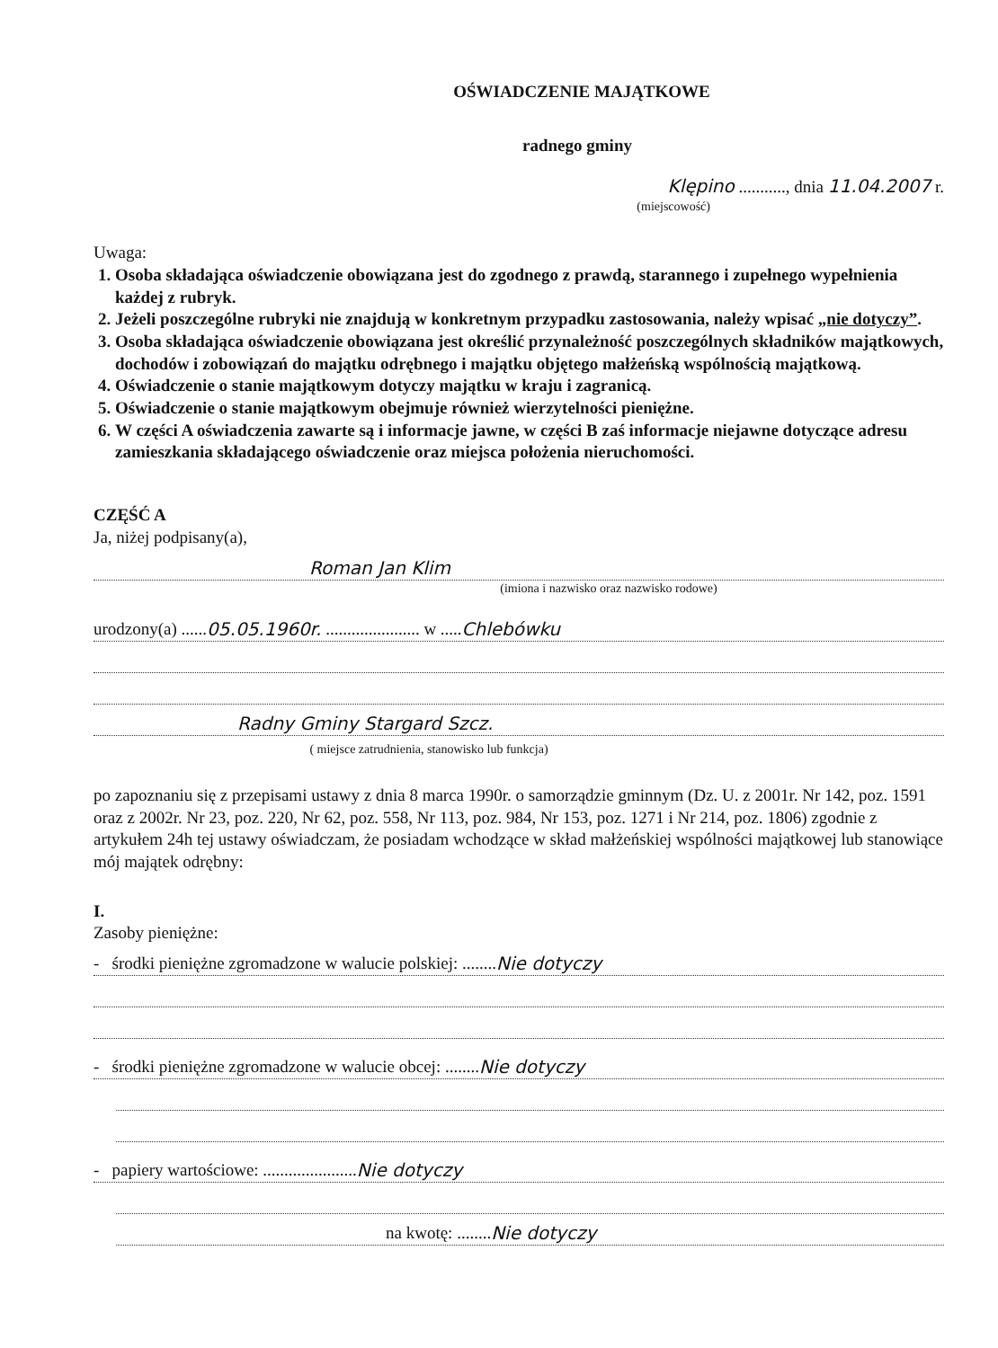OŚWIADCZENIE MAJĄTKOWE
radnego gminy
Klępino ..........., dnia 11.04.2007 r.
(miejscowość)
Uwaga:
1. Osoba składająca oświadczenie obowiązana jest do zgodnego z prawdą, starannego i zupełnego wypełnienia każdej z rubryk.
2. Jeżeli poszczególne rubryki nie znajdują w konkretnym przypadku zastosowania, należy wpisać „nie dotyczy”.
3. Osoba składająca oświadczenie obowiązana jest określić przynależność poszczególnych składników majątkowych, dochodów i zobowiązań do majątku odrębnego i majątku objętego małżeńską wspólnością majątkową.
4. Oświadczenie o stanie majątkowym dotyczy majątku w kraju i zagranicą.
5. Oświadczenie o stanie majątkowym obejmuje również wierzytelności pieniężne.
6. W części A oświadczenia zawarte są i informacje jawne, w części B zaś informacje niejawne dotyczące adresu zamieszkania składającego oświadczenie oraz miejsca położenia nieruchomości.
CZĘŚĆ A
Ja, niżej podpisany(a),
Roman Jan Klim
(imiona i nazwisko oraz nazwisko rodowe)
urodzony(a) ...... 05.05.1960r. ...................... w ..... Chlebówku
Radny Gminy Stargard Szcz.
( miejsce zatrudnienia, stanowisko lub funkcja)
po zapoznaniu się z przepisami ustawy z dnia 8 marca 1990r. o samorządzie gminnym (Dz. U. z 2001r. Nr 142, poz. 1591 oraz z 2002r. Nr 23, poz. 220, Nr 62, poz. 558, Nr 113, poz. 984, Nr 153, poz. 1271 i Nr 214, poz. 1806) zgodnie z artykułem 24h tej ustawy oświadczam, że posiadam wchodzące w skład małżeńskiej wspólności majątkowej lub stanowiące mój majątek odrębny:
I.
Zasoby pieniężne:
- środki pieniężne zgromadzone w walucie polskiej: ........ Nie dotyczy
- środki pieniężne zgromadzone w walucie obcej: ........ Nie dotyczy
- papiery wartościowe: ...................... Nie dotyczy
na kwotę: ........ Nie dotyczy